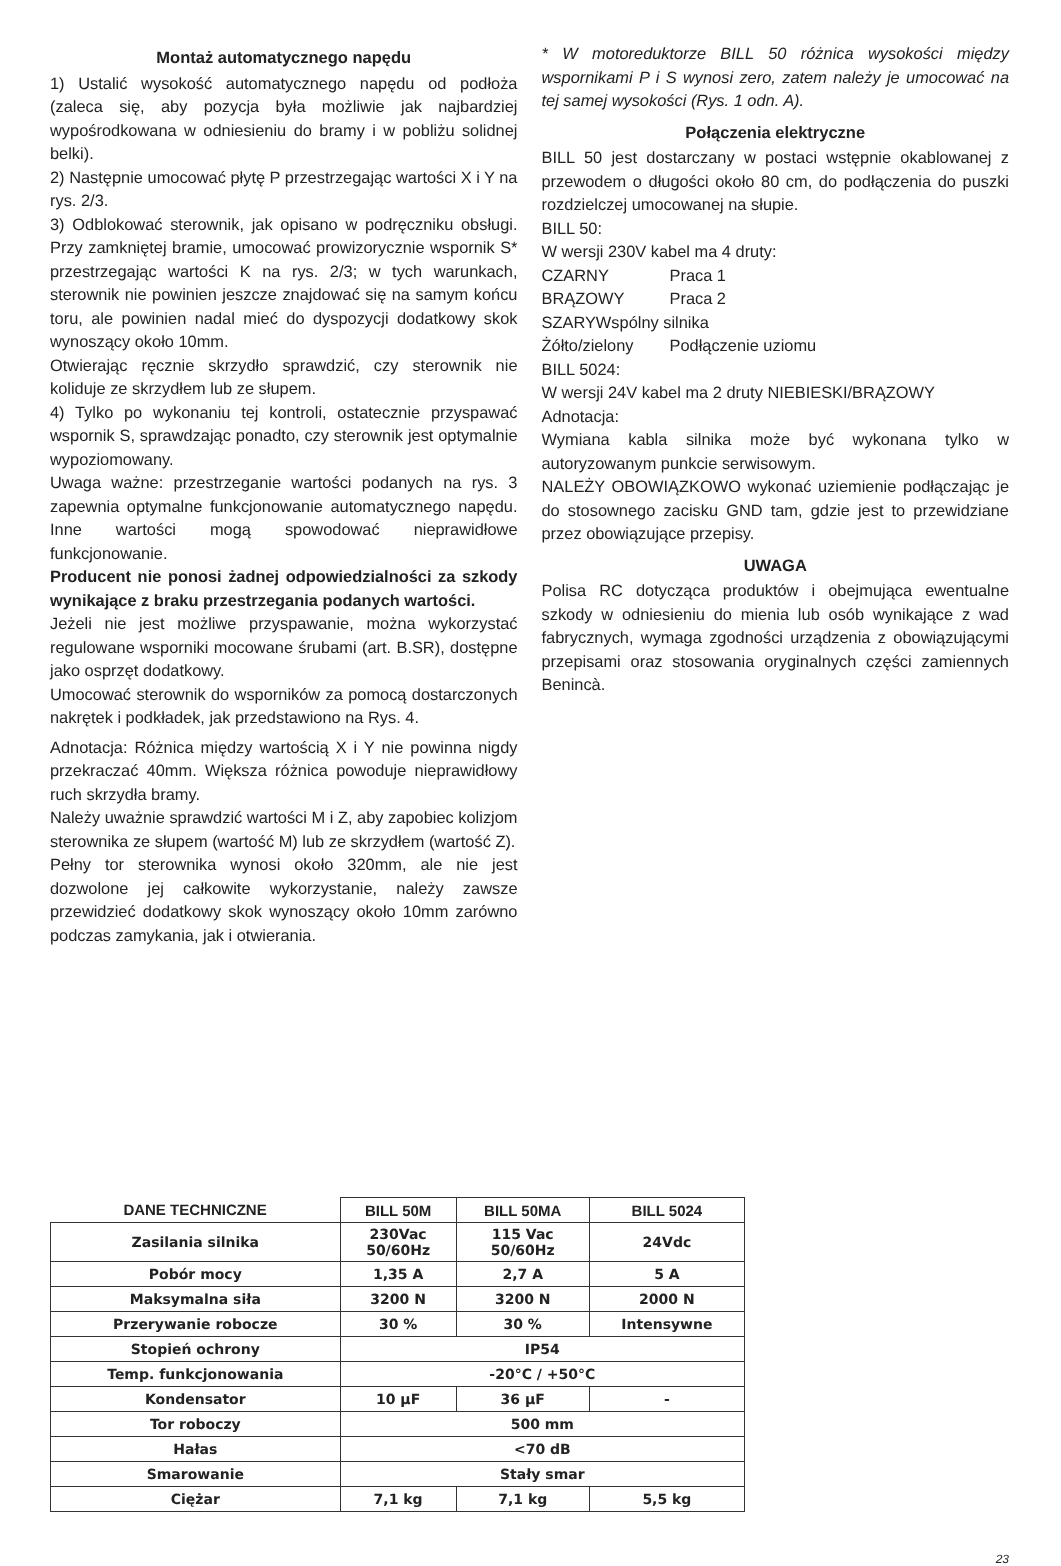Montaż automatycznego napędu
1) Ustalić wysokość automatycznego napędu od podłoża (zaleca się, aby pozycja była możliwie jak najbardziej wypośrodkowana w odniesieniu do bramy i w pobliżu solidnej belki).
2) Następnie umocować płytę P przestrzegając wartości X i Y na rys. 2/3.
3) Odblokować sterownik, jak opisano w podręczniku obsługi. Przy zamkniętej bramie, umocować prowizorycznie wspornik S* przestrzegając wartości K na rys. 2/3; w tych warunkach, sterownik nie powinien jeszcze znajdować się na samym końcu toru, ale powinien nadal mieć do dyspozycji dodatkowy skok wynoszący około 10mm.
Otwierając ręcznie skrzydło sprawdzić, czy sterownik nie koliduje ze skrzydłem lub ze słupem.
4) Tylko po wykonaniu tej kontroli, ostatecznie przyspawać wspornik S, sprawdzając ponadto, czy sterownik jest optymalnie wypoziomowany.
Uwaga ważne: przestrzeganie wartości podanych na rys. 3 zapewnia optymalne funkcjonowanie automatycznego napędu. Inne wartości mogą spowodować nieprawidłowe funkcjonowanie.
Producent nie ponosi żadnej odpowiedzialności za szkody wynikające z braku przestrzegania podanych wartości.
Jeżeli nie jest możliwe przyspawanie, można wykorzystać regulowane wsporniki mocowane śrubami (art. B.SR), dostępne jako osprzęt dodatkowy.
Umocować sterownik do wsporników za pomocą dostarczonych nakrętek i podkładek, jak przedstawiono na Rys. 4.
Adnotacja: Różnica między wartością X i Y nie powinna nigdy przekraczać 40mm. Większa różnica powoduje nieprawidłowy ruch skrzydła bramy.
Należy uważnie sprawdzić wartości M i Z, aby zapobiec kolizjom sterownika ze słupem (wartość M) lub ze skrzydłem (wartość Z).
Pełny tor sterownika wynosi około 320mm, ale nie jest dozwolone jej całkowite wykorzystanie, należy zawsze przewidzieć dodatkowy skok wynoszący około 10mm zarówno podczas zamykania, jak i otwierania.
* W motoreduktorze BILL 50 różnica wysokości między wspornikami P i S wynosi zero, zatem należy je umocować na tej samej wysokości (Rys. 1 odn. A).
Połączenia elektryczne
BILL 50 jest dostarczany w postaci wstępnie okablowanej z przewodem o długości około 80 cm, do podłączenia do puszki rozdzielczej umocowanej na słupie.
BILL 50:
W wersji 230V kabel ma 4 druty:
CZARNY Praca 1
BRĄZOWY Praca 2
SZARYWspólny silnika
Żółto/zielony Podłączenie uziomu
BILL 5024:
W wersji 24V kabel ma 2 druty NIEBIESKI/BRĄZOWY
Adnotacja:
Wymiana kabla silnika może być wykonana tylko w autoryzowanym punkcie serwisowym.
NALEŻY OBOWIĄZKOWO wykonać uziemienie podłączając je do stosownego zacisku GND tam, gdzie jest to przewidziane przez obowiązujące przepisy.
UWAGA
Polisa RC dotycząca produktów i obejmująca ewentualne szkody w odniesieniu do mienia lub osób wynikające z wad fabrycznych, wymaga zgodności urządzenia z obowiązującymi przepisami oraz stosowania oryginalnych części zamiennych Benincà.
| DANE TECHNICZNE | BILL 50M | BILL 50MA | BILL 5024 |
| --- | --- | --- | --- |
| Zasilania silnika | 230Vac 50/60Hz | 115 Vac 50/60Hz | 24Vdc |
| Pobór mocy | 1,35 A | 2,7 A | 5 A |
| Maksymalna siła | 3200 N | 3200 N | 2000 N |
| Przerywanie robocze | 30 % | 30 % | Intensywne |
| Stopień ochrony | IP54 | | |
| Temp. funkcjonowania | -20°C / +50°C | | |
| Kondensator | 10 µF | 36 µF | - |
| Tor roboczy | 500 mm | | |
| Hałas | <70 dB | | |
| Smarowanie | Stały smar | | |
| Ciężar | 7,1 kg | 7,1 kg | 5,5 kg |
23